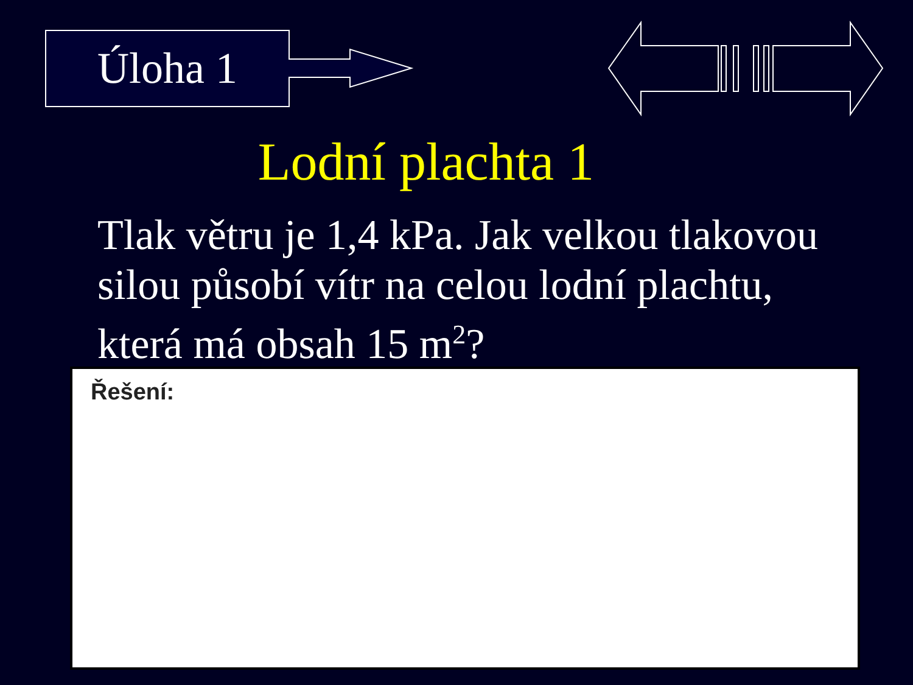Úloha 1
Lodní plachta 1
Tlak větru je 1,4 kPa. Jak velkou tlakovou silou působí vítr na celou lodní plachtu, která má obsah 15 m<sup>2</sup>?
Řešení: